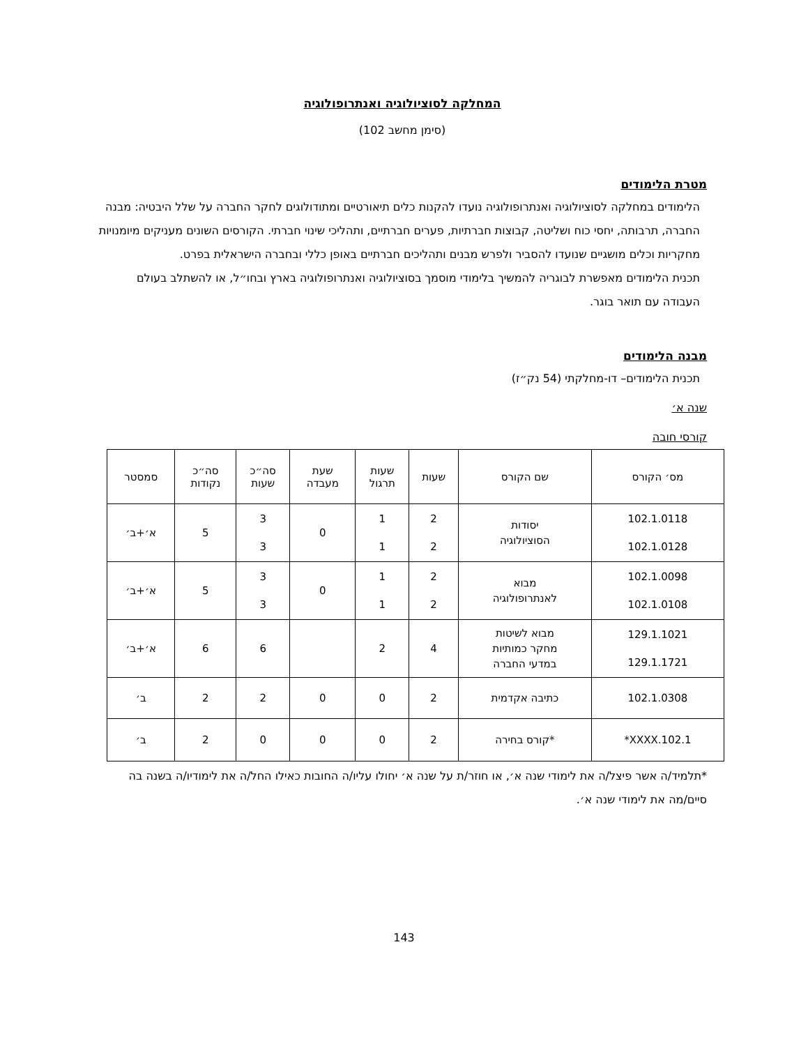המחלקה לסוציולוגיה ואנתרופולוגיה
(סימן מחשב 102)
מטרת הלימודים
הלימודים במחלקה לסוציולוגיה ואנתרופולוגיה נועדו להקנות כלים תיאורטיים ומתודולוגים לחקר החברה על שלל היבטיה: מבנה החברה, תרבותה, יחסי כוח ושליטה, קבוצות חברתיות, פערים חברתיים, ותהליכי שינוי חברתי. הקורסים השונים מעניקים מיומנויות מחקריות וכלים מושגיים שנועדו להסביר ולפרש מבנים ותהליכים חברתיים באופן כללי ובחברה הישראלית בפרט.
תכנית הלימודים מאפשרת לבוגריה להמשיך בלימודי מוסמך בסוציולוגיה ואנתרופולוגיה בארץ ובחו״ל, או להשתלב בעולם העבודה עם תואר בוגר.
מבנה הלימודים
תכנית הלימודים– דו-מחלקתי (54 נק״ז)
שנה א׳
קורסי חובה
| מס׳ הקורס | שם הקורס | שעות | שעות תרגול | שעת מעבדה | סה״כ שעות | סה״כ נקודות | סמסטר |
| --- | --- | --- | --- | --- | --- | --- | --- |
| 102.1.0118 102.1.0128 | יסודות הסוציולוגיה | 2 2 | 1 1 | 0 | 3 3 | 5 | א׳+ב׳ |
| 102.1.0098 102.1.0108 | מבוא לאנתרופולוגיה | 2 2 | 1 1 | 0 | 3 3 | 5 | א׳+ב׳ |
| 129.1.1021 129.1.1721 | מבוא לשיטות מחקר כמותיות במדעי החברה | 4 | 2 | | 6 | 6 | א׳+ב׳ |
| 102.1.0308 | כתיבה אקדמית | 2 | 0 | 0 | 2 | 2 | ב׳ |
| 102.1.XXXX* | *קורס בחירה | 2 | 0 | 0 | 0 | 2 | ב׳ |
*תלמיד/ה אשר פיצל/ה את לימודי שנה א׳, או חוזר/ת על שנה א׳ יחולו עליו/ה החובות כאילו החל/ה את לימודיו/ה בשנה בה סיים/מה את לימודי שנה א׳.
143